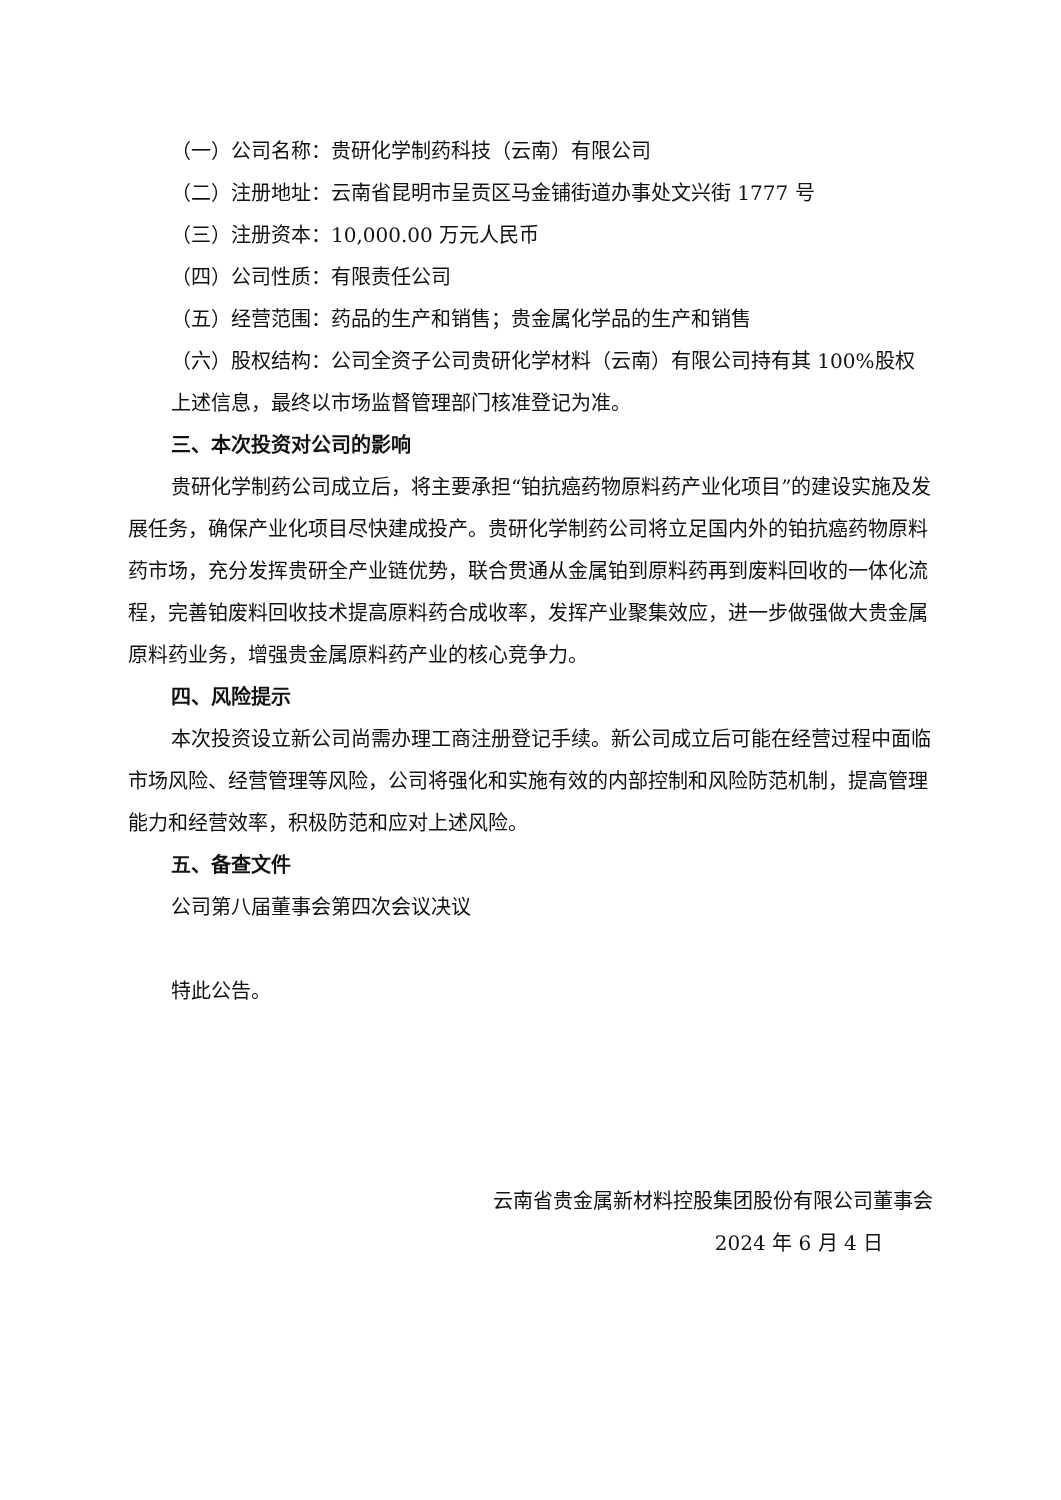（一）公司名称：贵研化学制药科技（云南）有限公司
（二）注册地址：云南省昆明市呈贡区马金铺街道办事处文兴街 1777 号
（三）注册资本：10,000.00 万元人民币
（四）公司性质：有限责任公司
（五）经营范围：药品的生产和销售；贵金属化学品的生产和销售
（六）股权结构：公司全资子公司贵研化学材料（云南）有限公司持有其 100%股权
上述信息，最终以市场监督管理部门核准登记为准。
三、本次投资对公司的影响
贵研化学制药公司成立后，将主要承担“铂抗癌药物原料药产业化项目”的建设实施及发展任务，确保产业化项目尽快建成投产。贵研化学制药公司将立足国内外的铂抗癌药物原料药市场，充分发挥贵研全产业链优势，联合贯通从金属铂到原料药再到废料回收的一体化流程，完善铂废料回收技术提高原料药合成收率，发挥产业聚集效应，进一步做强做大贵金属原料药业务，增强贵金属原料药产业的核心竞争力。
四、风险提示
本次投资设立新公司尚需办理工商注册登记手续。新公司成立后可能在经营过程中面临市场风险、经营管理等风险，公司将强化和实施有效的内部控制和风险防范机制，提高管理能力和经营效率，积极防范和应对上述风险。
五、备查文件
公司第八届董事会第四次会议决议
特此公告。
云南省贵金属新材料控股集团股份有限公司董事会
2024 年 6 月 4 日